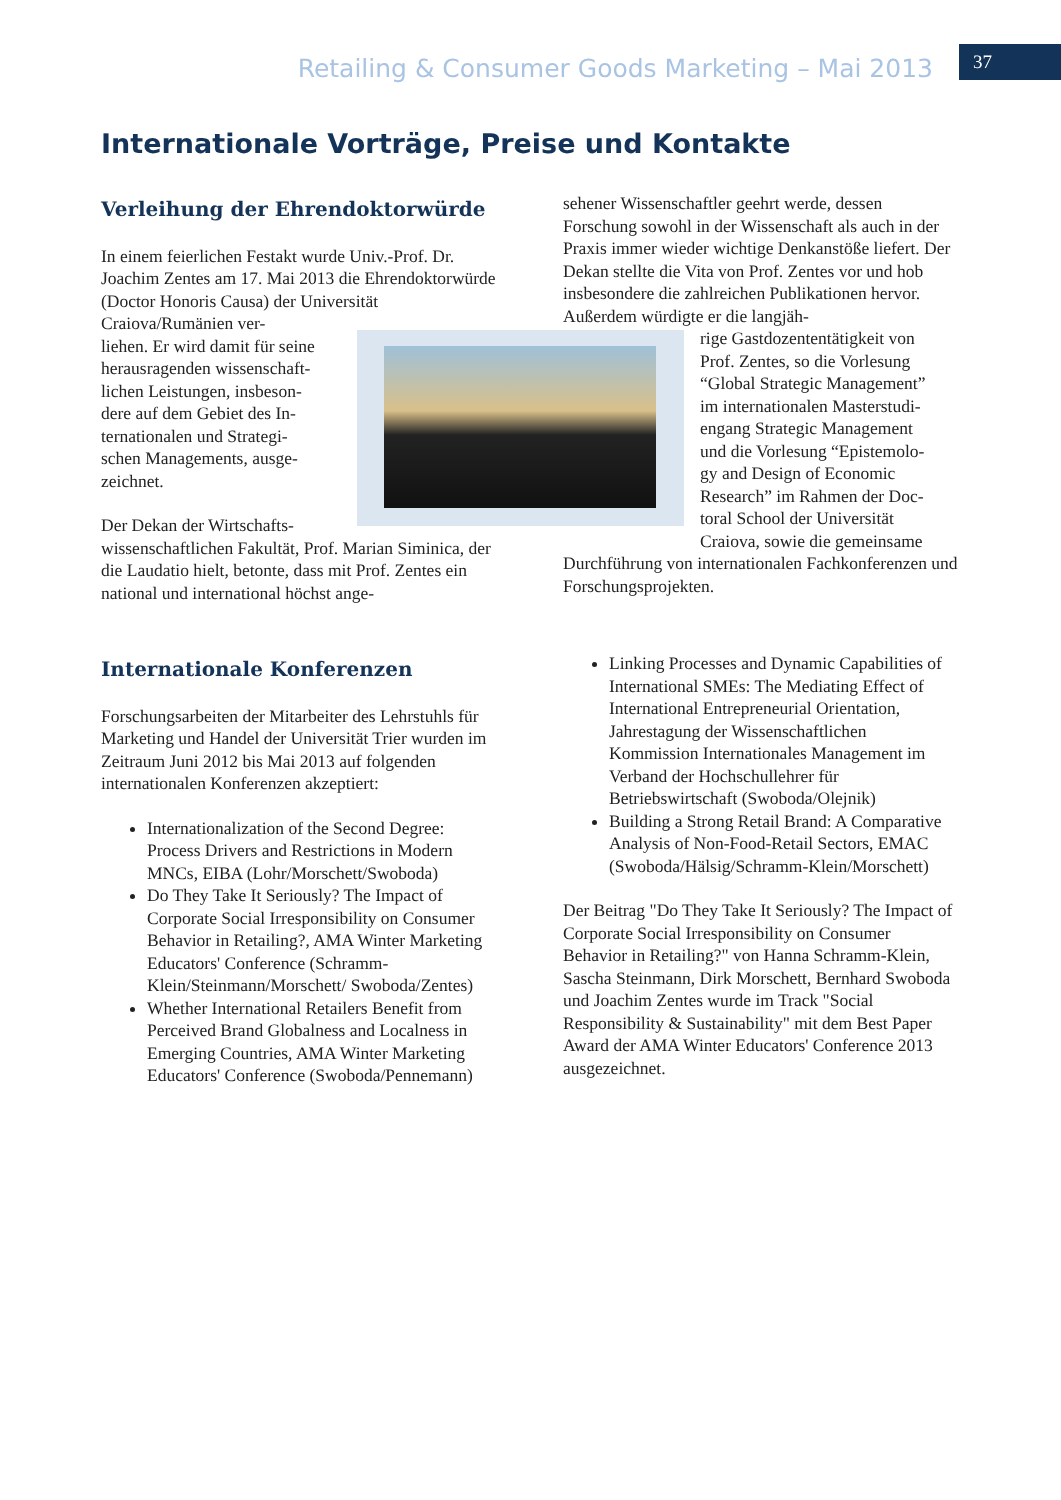Retailing & Consumer Goods Marketing – Mai 2013 37
Internationale Vorträge, Preise und Kontakte
Verleihung der Ehrendoktorwürde
In einem feierlichen Festakt wurde Univ.-Prof. Dr. Joachim Zentes am 17. Mai 2013 die Ehrendoktorwürde (Doctor Honoris Causa) der Universität Craiova/Rumänien ver-
liehen. Er wird damit für seine
herausragenden wissenschaft-
lichen Leistungen, insbeson-
dere auf dem Gebiet des In-
ternationalen und Strategi-
schen Managements, ausge-
zeichnet.
Der Dekan der Wirtschafts-
wissenschaftlichen Fakultät, Prof. Marian Siminica, der die Laudatio hielt, betonte, dass mit Prof. Zentes ein national und international höchst ange-
sehener Wissenschaftler geehrt werde, dessen Forschung sowohl in der Wissenschaft als auch in der Praxis immer wieder wichtige Denkanstöße liefert. Der Dekan stellte die Vita von Prof. Zentes vor und hob insbesondere die zahlreichen Publikationen hervor. Außerdem würdigte er die langjäh-
rige Gastdozententätigkeit von
Prof. Zentes, so die Vorlesung
“Global Strategic Management”
im internationalen Masterstudi-
engang Strategic Management
und die Vorlesung “Epistemolo-
gy and Design of Economic
Research” im Rahmen der Doc-
toral School der Universität
Craiova, sowie die gemeinsame
Durchführung von internationalen Fachkonferenzen und Forschungsprojekten.
Internationale Konferenzen
Forschungsarbeiten der Mitarbeiter des Lehrstuhls für Marketing und Handel der Universität Trier wurden im Zeitraum Juni 2012 bis Mai 2013 auf folgenden internationalen Konferenzen akzeptiert:
Internationalization of the Second Degree: Process Drivers and Restrictions in Modern MNCs, EIBA (Lohr/Morschett/Swoboda)
Do They Take It Seriously? The Impact of Corporate Social Irresponsibility on Consumer Behavior in Retailing?, AMA Winter Marketing Educators' Conference (Schramm-Klein/Steinmann/Morschett/ Swoboda/Zentes)
Whether International Retailers Benefit from Perceived Brand Globalness and Localness in Emerging Countries, AMA Winter Marketing Educators' Conference (Swoboda/Pennemann)
Linking Processes and Dynamic Capabilities of International SMEs: The Mediating Effect of International Entrepreneurial Orientation, Jahrestagung der Wissenschaftlichen Kommission Internationales Management im Verband der Hochschullehrer für Betriebswirtschaft (Swoboda/Olejnik)
Building a Strong Retail Brand: A Comparative Analysis of Non-Food-Retail Sectors, EMAC (Swoboda/Hälsig/Schramm-Klein/Morschett)
Der Beitrag "Do They Take It Seriously? The Impact of Corporate Social Irresponsibility on Consumer Behavior in Retailing?" von Hanna Schramm-Klein, Sascha Steinmann, Dirk Morschett, Bernhard Swoboda und Joachim Zentes wurde im Track "Social Responsibility & Sustainability" mit dem Best Paper Award der AMA Winter Educators' Conference 2013 ausgezeichnet.